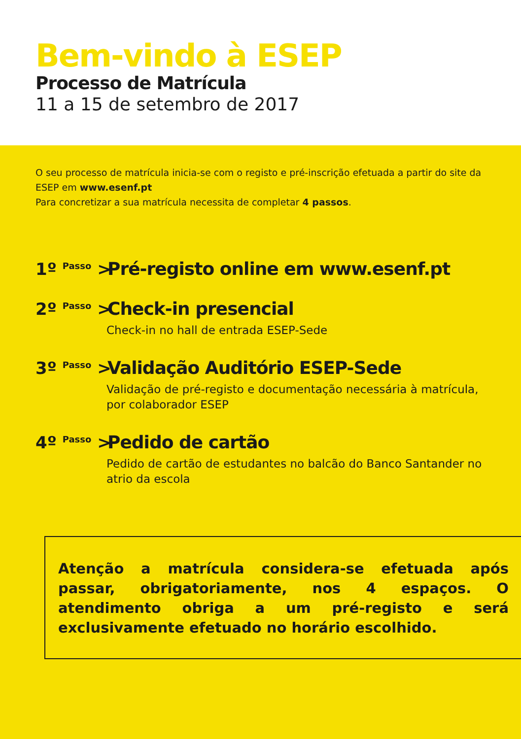Bem-vindo à ESEP
Processo de Matrícula
11 a 15 de setembro de 2017
O seu processo de matrícula inicia-se com o registo e pré-inscrição efetuada a partir do site da ESEP em www.esenf.pt
Para concretizar a sua matrícula necessita de completar 4 passos.
1º <sup>Passo</sup> > Pré-registo online em www.esenf.pt
2º <sup>Passo</sup> > Check-in presencial
Check-in no hall de entrada ESEP-Sede
3º <sup>Passo</sup> > Validação Auditório ESEP-Sede
Validação de pré-registo e documentação necessária à matrícula, por colaborador ESEP
4º <sup>Passo</sup> > Pedido de cartão
Pedido de cartão de estudantes no balcão do Banco Santander no atrio da escola
Atenção a matrícula considera-se efetuada após passar, obrigatoriamente, nos 4 espaços. O atendimento obriga a um pré-registo e será exclusivamente efetuado no horário escolhido.